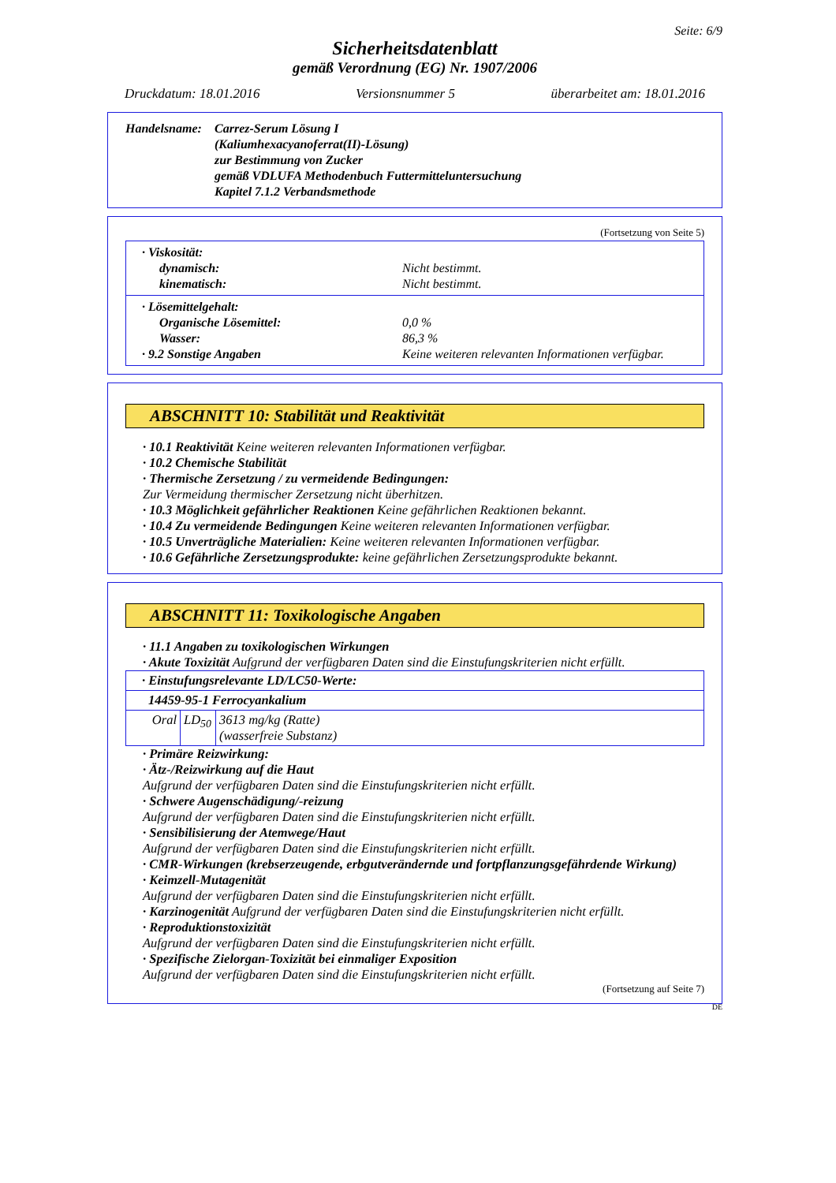Seite: 6/9
Sicherheitsdatenblatt
gemäß Verordnung (EG) Nr. 1907/2006
Druckdatum: 18.01.2016 Versionsnummer 5 überarbeitet am: 18.01.2016
Handelsname: Carrez-Serum Lösung I
(Kaliumhexacyanoferrat(II)-Lösung)
zur Bestimmung von Zucker
gemäß VDLUFA Methodenbuch Futtermitteluntersuchung
Kapitel 7.1.2 Verbandsmethode
(Fortsetzung von Seite 5)
· Viskosität:
dynamisch: Nicht bestimmt.
kinematisch: Nicht bestimmt.
· Lösemittelgehalt:
Organische Lösemittel: 0,0 %
Wasser: 86,3 %
· 9.2 Sonstige Angaben Keine weiteren relevanten Informationen verfügbar.
ABSCHNITT 10: Stabilität und Reaktivität
· 10.1 Reaktivität Keine weiteren relevanten Informationen verfügbar.
· 10.2 Chemische Stabilität
· Thermische Zersetzung / zu vermeidende Bedingungen:
Zur Vermeidung thermischer Zersetzung nicht überhitzen.
· 10.3 Möglichkeit gefährlicher Reaktionen Keine gefährlichen Reaktionen bekannt.
· 10.4 Zu vermeidende Bedingungen Keine weiteren relevanten Informationen verfügbar.
· 10.5 Unverträgliche Materialien: Keine weiteren relevanten Informationen verfügbar.
· 10.6 Gefährliche Zersetzungsprodukte: keine gefährlichen Zersetzungsprodukte bekannt.
ABSCHNITT 11: Toxikologische Angaben
· 11.1 Angaben zu toxikologischen Wirkungen
· Akute Toxizität Aufgrund der verfügbaren Daten sind die Einstufungskriterien nicht erfüllt.
| · Einstufungsrelevante LD/LC50-Werte: | | |
| 14459-95-1 Ferrocyankalium | | |
| Oral | LD<sub>50</sub> | 3613 mg/kg (Ratte) (wasserfreie Substanz) |
· Primäre Reizwirkung:
· Ätz-/Reizwirkung auf die Haut
Aufgrund der verfügbaren Daten sind die Einstufungskriterien nicht erfüllt.
· Schwere Augenschädigung/-reizung
Aufgrund der verfügbaren Daten sind die Einstufungskriterien nicht erfüllt.
· Sensibilisierung der Atemwege/Haut
Aufgrund der verfügbaren Daten sind die Einstufungskriterien nicht erfüllt.
· CMR-Wirkungen (krebserzeugende, erbgutverändernde und fortpflanzungsgefährdende Wirkung)
· Keimzell-Mutagenität
Aufgrund der verfügbaren Daten sind die Einstufungskriterien nicht erfüllt.
· Karzinogenität Aufgrund der verfügbaren Daten sind die Einstufungskriterien nicht erfüllt.
· Reproduktionstoxizität
Aufgrund der verfügbaren Daten sind die Einstufungskriterien nicht erfüllt.
· Spezifische Zielorgan-Toxizität bei einmaliger Exposition
Aufgrund der verfügbaren Daten sind die Einstufungskriterien nicht erfüllt.
(Fortsetzung auf Seite 7)
DE